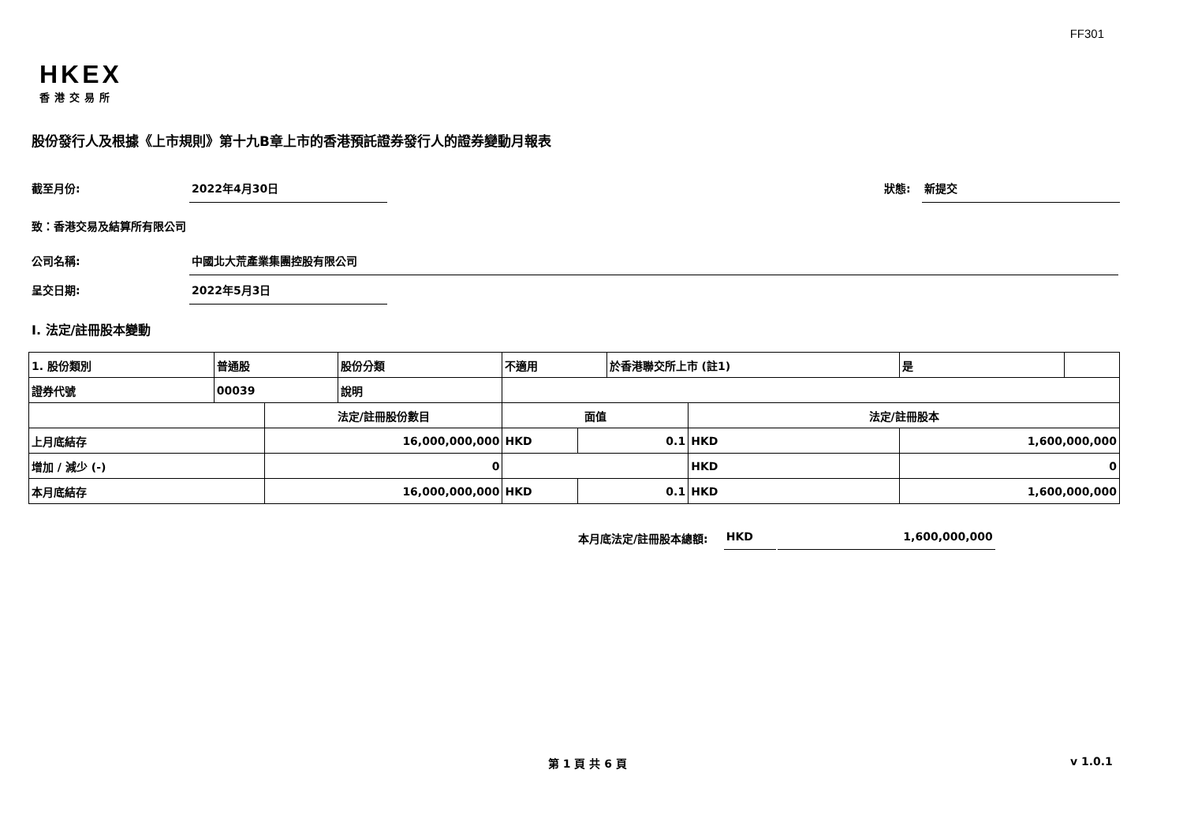FF301
HKEX
香港交易所
股份發行人及根據《上市規則》第十九B章上市的香港預託證券發行人的證券變動月報表
截至月份: 2022年4月30日 狀態: 新提交
致：香港交易及結算所有限公司
公司名稱: 中國北大荒產業集團控股有限公司
呈交日期: 2022年5月3日
I. 法定/註冊股本變動
| 1. 股份類別 | 普通股 | | 股份分類 | 不適用 | | | 於香港聯交所上市 (註1) | | 是 | |
| 證券代號 | 00039 | | 說明 | | | | | | | |
| | | 法定/註冊股份數目 | | | 面值 | | | 法定/註冊股本 | | |
| 上月底結存 | | 16,000,000,000 | | | HKD | 0.1 | | HKD | 1,600,000,000 | |
| 增加 / 減少 (-) | | 0 | | | | | | HKD | 0 | |
| 本月底結存 | | 16,000,000,000 | | | HKD | 0.1 | | HKD | 1,600,000,000 | |
本月底法定/註冊股本總額: HKD 1,600,000,000
第 1 頁 共 6 頁 v 1.0.1